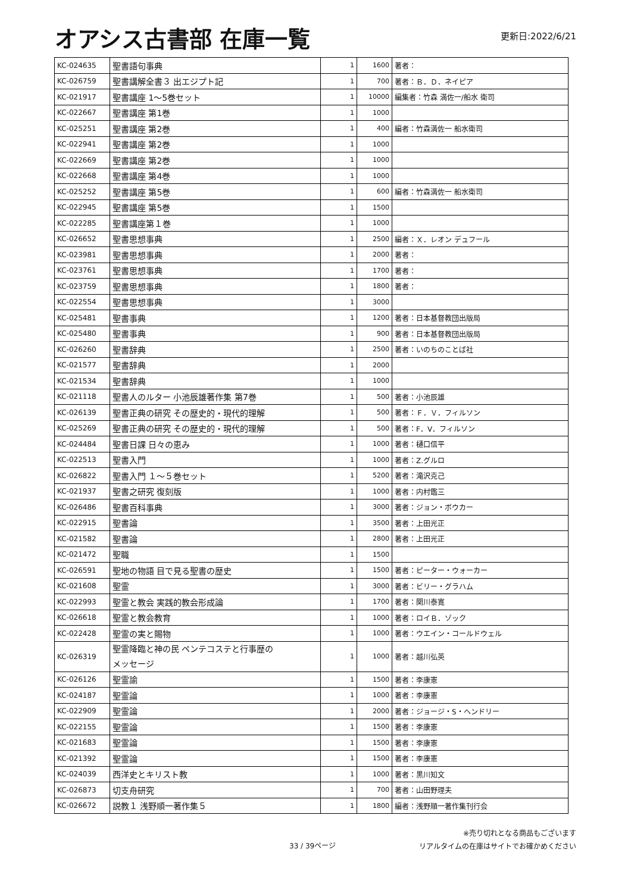オアシス古書部 在庫一覧
更新日:2022/6/21
| KC-024635 | 聖書語句事典 | 1 | 1600 | 著者： |
| KC-026759 | 聖書講解全書３ 出エジプト記 | 1 | 700 | 著者：Ｂ．Ｄ．ネイピア |
| KC-021917 | 聖書講座 1〜5巻セット | 1 | 10000 | 編集者：竹森 満佐一/船水 衛司 |
| KC-022667 | 聖書講座 第1巻 | 1 | 1000 | |
| KC-025251 | 聖書講座 第2巻 | 1 | 400 | 編者：竹森満佐一 船水衛司 |
| KC-022941 | 聖書講座 第2巻 | 1 | 1000 | |
| KC-022669 | 聖書講座 第2巻 | 1 | 1000 | |
| KC-022668 | 聖書講座 第4巻 | 1 | 1000 | |
| KC-025252 | 聖書講座 第5巻 | 1 | 600 | 編者：竹森満佐一 船水衛司 |
| KC-022945 | 聖書講座 第5巻 | 1 | 1500 | |
| KC-022285 | 聖書講座第１巻 | 1 | 1000 | |
| KC-026652 | 聖書思想事典 | 1 | 2500 | 編者：Ｘ．レオン デュフール |
| KC-023981 | 聖書思想事典 | 1 | 2000 | 著者： |
| KC-023761 | 聖書思想事典 | 1 | 1700 | 著者： |
| KC-023759 | 聖書思想事典 | 1 | 1800 | 著者： |
| KC-022554 | 聖書思想事典 | 1 | 3000 | |
| KC-025481 | 聖書事典 | 1 | 1200 | 著者：日本基督教団出版局 |
| KC-025480 | 聖書事典 | 1 | 900 | 著者：日本基督教団出版局 |
| KC-026260 | 聖書辞典 | 1 | 2500 | 著者：いのちのことば社 |
| KC-021577 | 聖書辞典 | 1 | 2000 | |
| KC-021534 | 聖書辞典 | 1 | 1000 | |
| KC-021118 | 聖書人のルター 小池辰雄著作集 第7巻 | 1 | 500 | 著者：小池辰雄 |
| KC-026139 | 聖書正典の研究 その歴史的・現代的理解 | 1 | 500 | 著者：Ｆ．Ｖ．フィルソン |
| KC-025269 | 聖書正典の研究 その歴史的・現代的理解 | 1 | 500 | 著者：F．V．フィルソン |
| KC-024484 | 聖書日課 日々の恵み | 1 | 1000 | 著者：樋口信平 |
| KC-022513 | 聖書入門 | 1 | 1000 | 著者：Z.グルロ |
| KC-026822 | 聖書入門 １〜５巻セット | 1 | 5200 | 著者：滝沢克己 |
| KC-021937 | 聖書之研究 復刻版 | 1 | 1000 | 著者：内村鑑三 |
| KC-026486 | 聖書百科事典 | 1 | 3000 | 著者：ジョン・ボウカー |
| KC-022915 | 聖書論 | 1 | 3500 | 著者：上田光正 |
| KC-021582 | 聖書論 | 1 | 2800 | 著者：上田光正 |
| KC-021472 | 聖職 | 1 | 1500 | |
| KC-026591 | 聖地の物語 目で見る聖書の歴史 | 1 | 1500 | 著者：ピーター・ウォーカー |
| KC-021608 | 聖霊 | 1 | 3000 | 著者：ビリー・グラハム |
| KC-022993 | 聖霊と教会 実践的教会形成論 | 1 | 1700 | 著者：関川泰寛 |
| KC-026618 | 聖霊と教会教育 | 1 | 1000 | 著者：ロイＢ．ゾック |
| KC-022428 | 聖霊の実と賜物 | 1 | 1000 | 著者：ウエイン・コールドウェル |
| KC-026319 | 聖霊降臨と神の民 ペンテコステと行事歴の メッセージ | 1 | 1000 | 著者：越川弘英 |
| KC-026126 | 聖霊諭 | 1 | 1500 | 著者：李康憲 |
| KC-024187 | 聖霊論 | 1 | 1000 | 著者：李康憲 |
| KC-022909 | 聖霊論 | 1 | 2000 | 著者：ジョージ・S・ヘンドリー |
| KC-022155 | 聖霊論 | 1 | 1500 | 著者：李康憲 |
| KC-021683 | 聖霊論 | 1 | 1500 | 著者：李康憲 |
| KC-021392 | 聖霊論 | 1 | 1500 | 著者：李康憲 |
| KC-024039 | 西洋史とキリスト教 | 1 | 1000 | 著者：黒川知文 |
| KC-026873 | 切支舟研究 | 1 | 700 | 著者：山田野理夫 |
| KC-026672 | 説教１ 浅野順一著作集５ | 1 | 1800 | 編者：浅野順一著作集刊行会 |
33 / 39ページ
※売り切れとなる商品もございます
リアルタイムの在庫はサイトでお確かめください